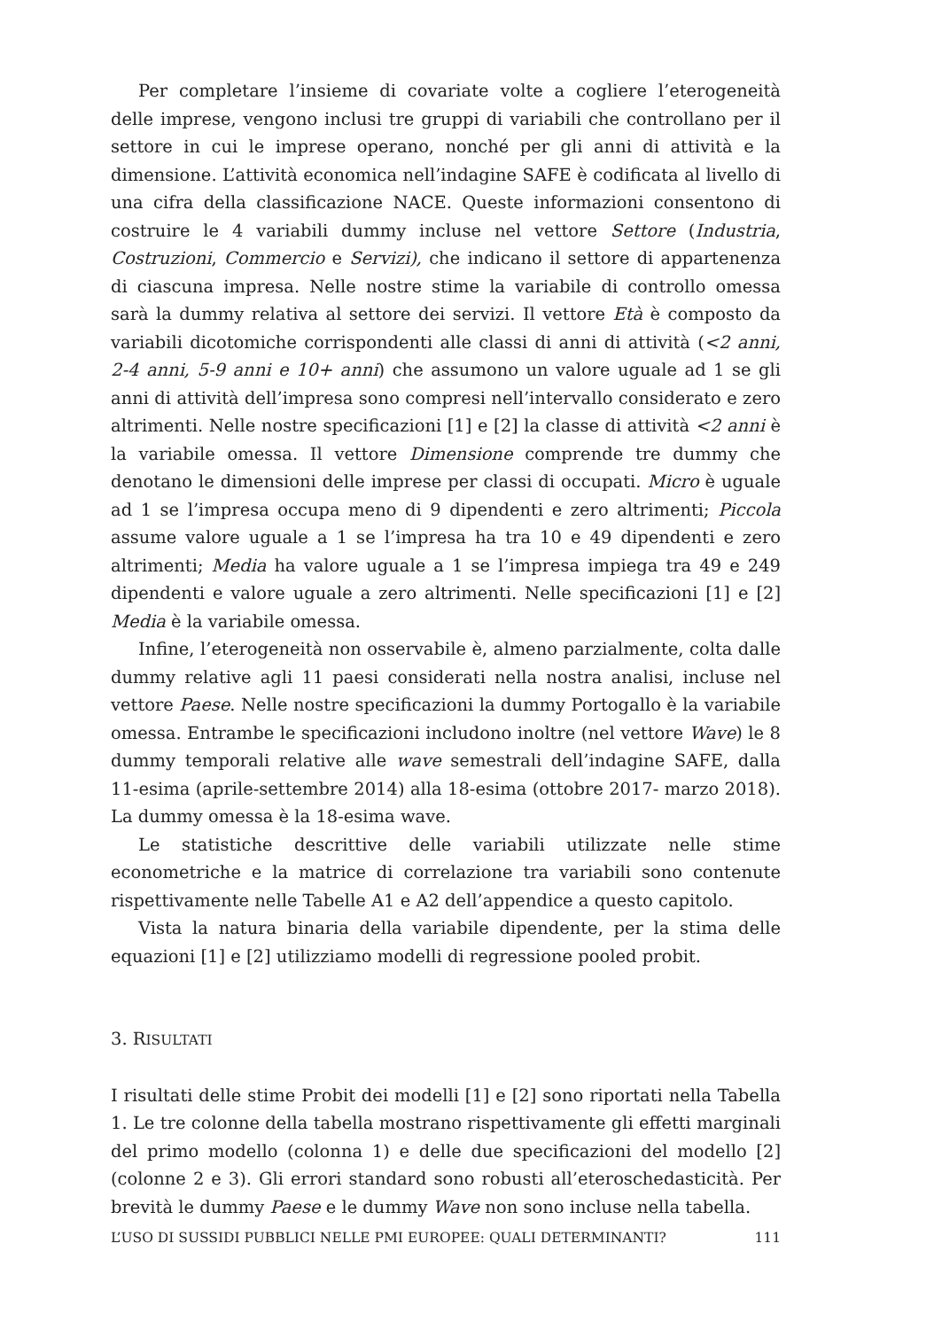Per completare l’insieme di covariate volte a cogliere l’eterogeneità delle imprese, vengono inclusi tre gruppi di variabili che controllano per il settore in cui le imprese operano, nonché per gli anni di attività e la dimensione. L’attività economica nell’indagine SAFE è codificata al livello di una cifra della classificazione NACE. Queste informazioni consentono di costruire le 4 variabili dummy incluse nel vettore Settore (Industria, Costruzioni, Commercio e Servizi), che indicano il settore di appartenenza di ciascuna impresa. Nelle nostre stime la variabile di controllo omessa sarà la dummy relativa al settore dei servizi. Il vettore Età è composto da variabili dicotomiche corrispondenti alle classi di anni di attività (<2 anni, 2-4 anni, 5-9 anni e 10+ anni) che assumono un valore uguale ad 1 se gli anni di attività dell’impresa sono compresi nell’intervallo considerato e zero altrimenti. Nelle nostre specificazioni [1] e [2] la classe di attività <2 anni è la variabile omessa. Il vettore Dimensione comprende tre dummy che denotano le dimensioni delle imprese per classi di occupati. Micro è uguale ad 1 se l’impresa occupa meno di 9 dipendenti e zero altrimenti; Piccola assume valore uguale a 1 se l’impresa ha tra 10 e 49 dipendenti e zero altrimenti; Media ha valore uguale a 1 se l’impresa impiega tra 49 e 249 dipendenti e valore uguale a zero altrimenti. Nelle specificazioni [1] e [2] Media è la variabile omessa.
Infine, l’eterogeneità non osservabile è, almeno parzialmente, colta dalle dummy relative agli 11 paesi considerati nella nostra analisi, incluse nel vettore Paese. Nelle nostre specificazioni la dummy Portogallo è la variabile omessa. Entrambe le specificazioni includono inoltre (nel vettore Wave) le 8 dummy temporali relative alle wave semestrali dell’indagine SAFE, dalla 11-esima (aprile-settembre 2014) alla 18-esima (ottobre 2017- marzo 2018). La dummy omessa è la 18-esima wave.
Le statistiche descrittive delle variabili utilizzate nelle stime econometriche e la matrice di correlazione tra variabili sono contenute rispettivamente nelle Tabelle A1 e A2 dell’appendice a questo capitolo.
Vista la natura binaria della variabile dipendente, per la stima delle equazioni [1] e [2] utilizziamo modelli di regressione pooled probit.
3. RISULTATI
I risultati delle stime Probit dei modelli [1] e [2] sono riportati nella Tabella 1. Le tre colonne della tabella mostrano rispettivamente gli effetti marginali del primo modello (colonna 1) e delle due specificazioni del modello [2] (colonne 2 e 3). Gli errori standard sono robusti all’eteroschedasticità. Per brevità le dummy Paese e le dummy Wave non sono incluse nella tabella.
L’USO DI SUSSIDI PUBBLICI NELLE PMI EUROPEE: QUALI DETERMINANTI? 111